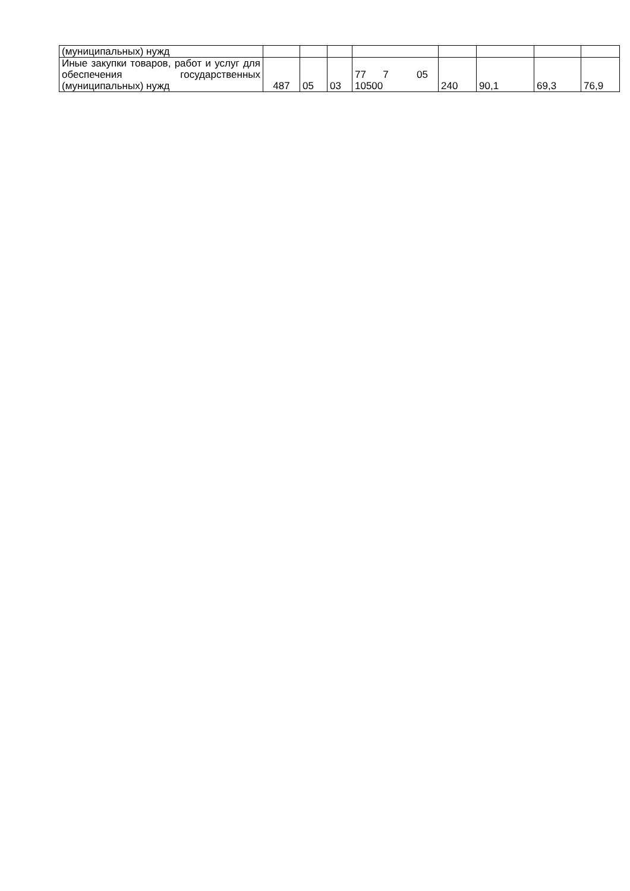| (муниципальных) нужд | | | | | | | | |
| Иные закупки товаров, работ и услуг для обеспечения государственных (муниципальных) нужд | 487 | 05 | 03 | 77 7 05 10500 | 240 | 90,1 | 69,3 | 76,9 |